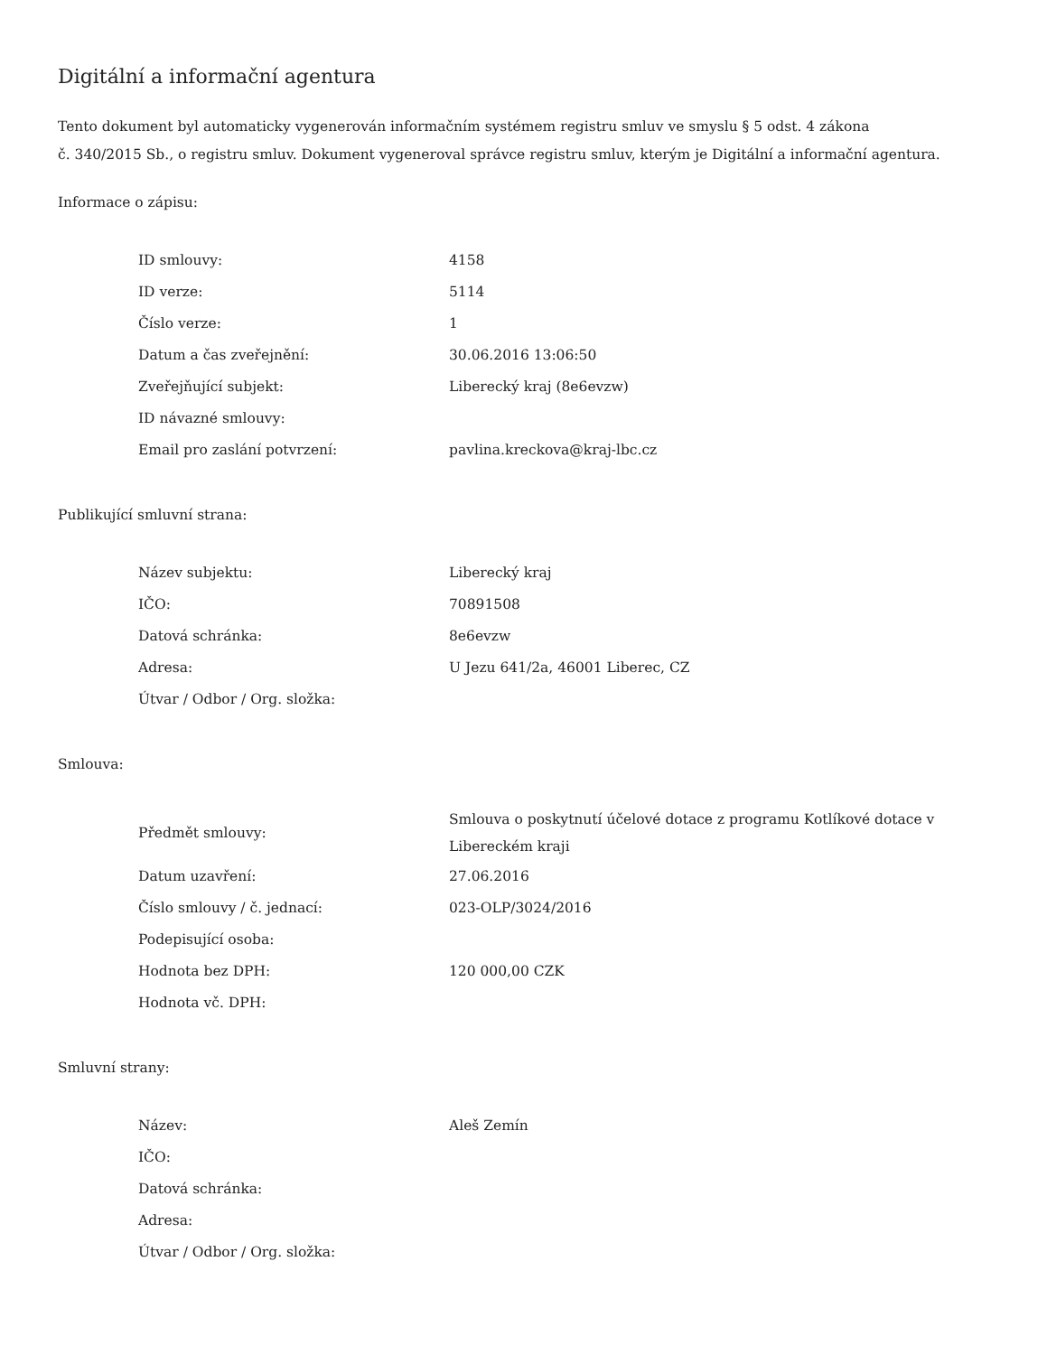Digitální a informační agentura
Tento dokument byl automaticky vygenerován informačním systémem registru smluv ve smyslu § 5 odst. 4 zákona
č. 340/2015 Sb., o registru smluv. Dokument vygeneroval správce registru smluv, kterým je Digitální a informační agentura.
Informace o zápisu:
| ID smlouvy: | 4158 |
| ID verze: | 5114 |
| Číslo verze: | 1 |
| Datum a čas zveřejnění: | 30.06.2016 13:06:50 |
| Zveřejňující subjekt: | Liberecký kraj (8e6evzw) |
| ID návazné smlouvy: | |
| Email pro zaslání potvrzení: | pavlina.kreckova@kraj-lbc.cz |
Publikující smluvní strana:
| Název subjektu: | Liberecký kraj |
| IČO: | 70891508 |
| Datová schránka: | 8e6evzw |
| Adresa: | U Jezu 641/2a, 46001 Liberec, CZ |
| Útvar / Odbor / Org. složka: | |
Smlouva:
| Předmět smlouvy: | Smlouva o poskytnutí účelové dotace z programu Kotlíkové dotace v Libereckém kraji |
| Datum uzavření: | 27.06.2016 |
| Číslo smlouvy / č. jednací: | 023-OLP/3024/2016 |
| Podepisující osoba: | |
| Hodnota bez DPH: | 120 000,00 CZK |
| Hodnota vč. DPH: | |
Smluvní strany:
| Název: | Aleš Zemín |
| IČO: | |
| Datová schránka: | |
| Adresa: | |
| Útvar / Odbor / Org. složka: | |